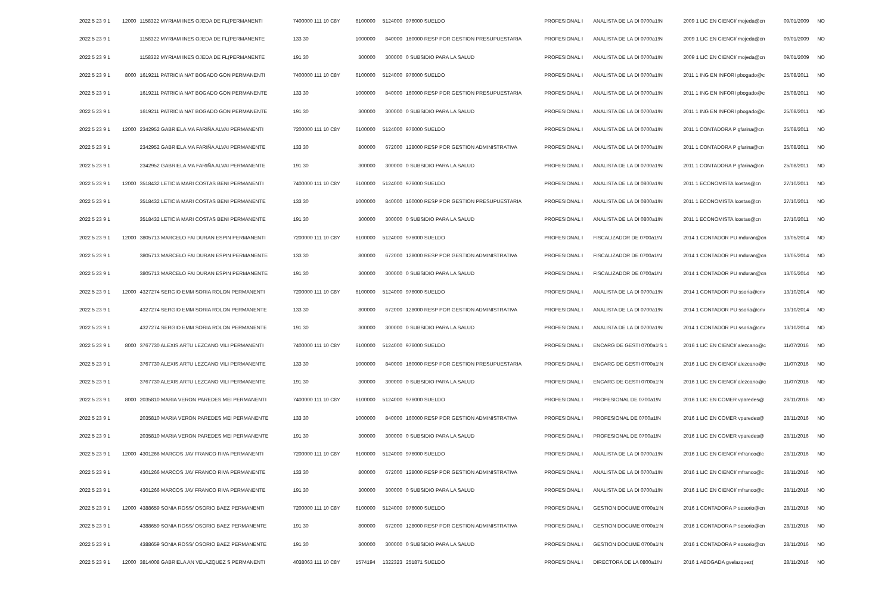| 2022 5 23 9 1 | 12000 | 1158322 MYRIAM INES OJEDA DE FL(PERMANENTI | 7400000 111 10 C8Y | 6100000 | 5124000 | 976000 SUELDO | PROFESIONAL I | ANALISTA DE LA DI 0700a1!N | 2009 1 LIC EN CIENCI/ mojeda@cn | 09/01/2009 | NO |
| 2022 5 23 9 1 | | 1158322 MYRIAM INES OJEDA DE FL(PERMANENTE | 133 30 | 1000000 | 840000 | 160000 RESP POR GESTION PRESUPUESTARIA | PROFESIONAL I | ANALISTA DE LA DI 0700a1!N | 2009 1 LIC EN CIENCI/ mojeda@cn | 09/01/2009 | NO |
| 2022 5 23 9 1 | | 1158322 MYRIAM INES OJEDA DE FL(PERMANENTE | 191 30 | 300000 | 300000 | 0 SUBSIDIO PARA LA SALUD | PROFESIONAL I | ANALISTA DE LA DI 0700a1!N | 2009 1 LIC EN CIENCI/ mojeda@cn | 09/01/2009 | NO |
| 2022 5 23 9 1 | 8000 | 1619211 PATRICIA NAT BOGADO GON PERMANENTI | 7400000 111 10 C8Y | 6100000 | 5124000 | 976000 SUELDO | PROFESIONAL I | ANALISTA DE LA DI 0700a1!N | 2011 1 ING EN INFORI pbogado@c | 25/08/2011 | NO |
| 2022 5 23 9 1 | | 1619211 PATRICIA NAT BOGADO GON PERMANENTE | 133 30 | 1000000 | 840000 | 160000 RESP POR GESTION PRESUPUESTARIA | PROFESIONAL I | ANALISTA DE LA DI 0700a1!N | 2011 1 ING EN INFORI pbogado@c | 25/08/2011 | NO |
| 2022 5 23 9 1 | | 1619211 PATRICIA NAT BOGADO GON PERMANENTE | 191 30 | 300000 | 300000 | 0 SUBSIDIO PARA LA SALUD | PROFESIONAL I | ANALISTA DE LA DI 0700a1!N | 2011 1 ING EN INFORI pbogado@c | 25/08/2011 | NO |
| 2022 5 23 9 1 | 12000 | 2342952 GABRIELA MA FARIÑA ALVAI PERMANENTI | 7200000 111 10 C8Y | 6100000 | 5124000 | 976000 SUELDO | PROFESIONAL I | ANALISTA DE LA DI 0700a1!N | 2011 1 CONTADORA P gfarina@cn | 25/08/2011 | NO |
| 2022 5 23 9 1 | | 2342952 GABRIELA MA FARIÑA ALVAI PERMANENTE | 133 30 | 800000 | 672000 | 128000 RESP POR GESTION ADMINISTRATIVA | PROFESIONAL I | ANALISTA DE LA DI 0700a1!N | 2011 1 CONTADORA P gfarina@cn | 25/08/2011 | NO |
| 2022 5 23 9 1 | | 2342952 GABRIELA MA FARIÑA ALVAI PERMANENTE | 191 30 | 300000 | 300000 | 0 SUBSIDIO PARA LA SALUD | PROFESIONAL I | ANALISTA DE LA DI 0700a1!N | 2011 1 CONTADORA P gfarina@cn | 25/08/2011 | NO |
| 2022 5 23 9 1 | 12000 | 3518432 LETICIA MARI COSTAS BENI PERMANENTI | 7400000 111 10 C8Y | 6100000 | 5124000 | 976000 SUELDO | PROFESIONAL I | ANALISTA DE LA DI 0800a1!N | 2011 1 ECONOMISTA lcostas@cn | 27/10/2011 | NO |
| 2022 5 23 9 1 | | 3518432 LETICIA MARI COSTAS BENI PERMANENTE | 133 30 | 1000000 | 840000 | 160000 RESP POR GESTION PRESUPUESTARIA | PROFESIONAL I | ANALISTA DE LA DI 0800a1!N | 2011 1 ECONOMISTA lcostas@cn | 27/10/2011 | NO |
| 2022 5 23 9 1 | | 3518432 LETICIA MARI COSTAS BENI PERMANENTE | 191 30 | 300000 | 300000 | 0 SUBSIDIO PARA LA SALUD | PROFESIONAL I | ANALISTA DE LA DI 0800a1!N | 2011 1 ECONOMISTA lcostas@cn | 27/10/2011 | NO |
| 2022 5 23 9 1 | 12000 | 3805713 MARCELO FAI DURAN ESPIN PERMANENTI | 7200000 111 10 C8Y | 6100000 | 5124000 | 976000 SUELDO | PROFESIONAL I | FISCALIZADOR DE 0700a1!N | 2014 1 CONTADOR PU mduran@cn | 13/05/2014 | NO |
| 2022 5 23 9 1 | | 3805713 MARCELO FAI DURAN ESPIN PERMANENTE | 133 30 | 800000 | 672000 | 128000 RESP POR GESTION ADMINISTRATIVA | PROFESIONAL I | FISCALIZADOR DE 0700a1!N | 2014 1 CONTADOR PU mduran@cn | 13/05/2014 | NO |
| 2022 5 23 9 1 | | 3805713 MARCELO FAI DURAN ESPIN PERMANENTE | 191 30 | 300000 | 300000 | 0 SUBSIDIO PARA LA SALUD | PROFESIONAL I | FISCALIZADOR DE 0700a1!N | 2014 1 CONTADOR PU mduran@cn | 13/05/2014 | NO |
| 2022 5 23 9 1 | 12000 | 4327274 SERGIO EMM SORIA ROLON PERMANENTI | 7200000 111 10 C8Y | 6100000 | 5124000 | 976000 SUELDO | PROFESIONAL I | ANALISTA DE LA DI 0700a1!N | 2014 1 CONTADOR PU ssoria@cnv | 13/10/2014 | NO |
| 2022 5 23 9 1 | | 4327274 SERGIO EMM SORIA ROLON PERMANENTE | 133 30 | 800000 | 672000 | 128000 RESP POR GESTION ADMINISTRATIVA | PROFESIONAL I | ANALISTA DE LA DI 0700a1!N | 2014 1 CONTADOR PU ssoria@cnv | 13/10/2014 | NO |
| 2022 5 23 9 1 | | 4327274 SERGIO EMM SORIA ROLON PERMANENTE | 191 30 | 300000 | 300000 | 0 SUBSIDIO PARA LA SALUD | PROFESIONAL I | ANALISTA DE LA DI 0700a1!N | 2014 1 CONTADOR PU ssoria@cnv | 13/10/2014 | NO |
| 2022 5 23 9 1 | 8000 | 3767730 ALEXIS ARTU LEZCANO VILI PERMANENTI | 7400000 111 10 C8Y | 6100000 | 5124000 | 976000 SUELDO | PROFESIONAL I | ENCARG DE GESTI 0700a1!S 1 | 2016 1 LIC EN CIENCI/ alezcano@c | 11/07/2016 | NO |
| 2022 5 23 9 1 | | 3767730 ALEXIS ARTU LEZCANO VILI PERMANENTE | 133 30 | 1000000 | 840000 | 160000 RESP POR GESTION PRESUPUESTARIA | PROFESIONAL I | ENCARG DE GESTI 0700a1!N | 2016 1 LIC EN CIENCI/ alezcano@c | 11/07/2016 | NO |
| 2022 5 23 9 1 | | 3767730 ALEXIS ARTU LEZCANO VILI PERMANENTE | 191 30 | 300000 | 300000 | 0 SUBSIDIO PARA LA SALUD | PROFESIONAL I | ENCARG DE GESTI 0700a1!N | 2016 1 LIC EN CIENCI/ alezcano@c | 11/07/2016 | NO |
| 2022 5 23 9 1 | 8000 | 2035810 MARIA VERON PAREDES MEI PERMANENTI | 7400000 111 10 C8Y | 6100000 | 5124000 | 976000 SUELDO | PROFESIONAL I | PROFESIONAL DE 0700a1!N | 2016 1 LIC EN COMER vparedes@ | 28/11/2016 | NO |
| 2022 5 23 9 1 | | 2035810 MARIA VERON PAREDES MEI PERMANENTE | 133 30 | 1000000 | 840000 | 160000 RESP POR GESTION ADMINISTRATIVA | PROFESIONAL I | PROFESIONAL DE 0700a1!N | 2016 1 LIC EN COMER vparedes@ | 28/11/2016 | NO |
| 2022 5 23 9 1 | | 2035810 MARIA VERON PAREDES MEI PERMANENTE | 191 30 | 300000 | 300000 | 0 SUBSIDIO PARA LA SALUD | PROFESIONAL I | PROFESIONAL DE 0700a1!N | 2016 1 LIC EN COMER vparedes@ | 28/11/2016 | NO |
| 2022 5 23 9 1 | 12000 | 4301266 MARCOS JAV FRANCO RIVA PERMANENTI | 7200000 111 10 C8Y | 6100000 | 5124000 | 976000 SUELDO | PROFESIONAL I | ANALISTA DE LA DI 0700a1!N | 2016 1 LIC EN CIENCI/ mfranco@c | 28/11/2016 | NO |
| 2022 5 23 9 1 | | 4301266 MARCOS JAV FRANCO RIVA PERMANENTE | 133 30 | 800000 | 672000 | 128000 RESP POR GESTION ADMINISTRATIVA | PROFESIONAL I | ANALISTA DE LA DI 0700a1!N | 2016 1 LIC EN CIENCI/ mfranco@c | 28/11/2016 | NO |
| 2022 5 23 9 1 | | 4301266 MARCOS JAV FRANCO RIVA PERMANENTE | 191 30 | 300000 | 300000 | 0 SUBSIDIO PARA LA SALUD | PROFESIONAL I | ANALISTA DE LA DI 0700a1!N | 2016 1 LIC EN CIENCI/ mfranco@c | 28/11/2016 | NO |
| 2022 5 23 9 1 | 12000 | 4388659 SONIA ROSS/ OSORIO BAEZ PERMANENTI | 7200000 111 10 C8Y | 6100000 | 5124000 | 976000 SUELDO | PROFESIONAL I | GESTION DOCUME 0700a1!N | 2016 1 CONTADORA P sosorio@cn | 28/11/2016 | NO |
| 2022 5 23 9 1 | | 4388659 SONIA ROSS/ OSORIO BAEZ PERMANENTE | 191 30 | 800000 | 672000 | 128000 RESP POR GESTION ADMINISTRATIVA | PROFESIONAL I | GESTION DOCUME 0700a1!N | 2016 1 CONTADORA P sosorio@cn | 28/11/2016 | NO |
| 2022 5 23 9 1 | | 4388659 SONIA ROSS/ OSORIO BAEZ PERMANENTE | 191 30 | 300000 | 300000 | 0 SUBSIDIO PARA LA SALUD | PROFESIONAL I | GESTION DOCUME 0700a1!N | 2016 1 CONTADORA P sosorio@cn | 28/11/2016 | NO |
| 2022 5 23 9 1 | 12000 | 3814008 GABRIELA AN VELAZQUEZ S PERMANENTI | 4038063 111 10 C8Y | 1574194 | 1322323 | 251871 SUELDO | PROFESIONAL I | DIRECTORA DE LA 0800a1!N | 2016 1 ABOGADA gvelazquez( | 28/11/2016 | NO |